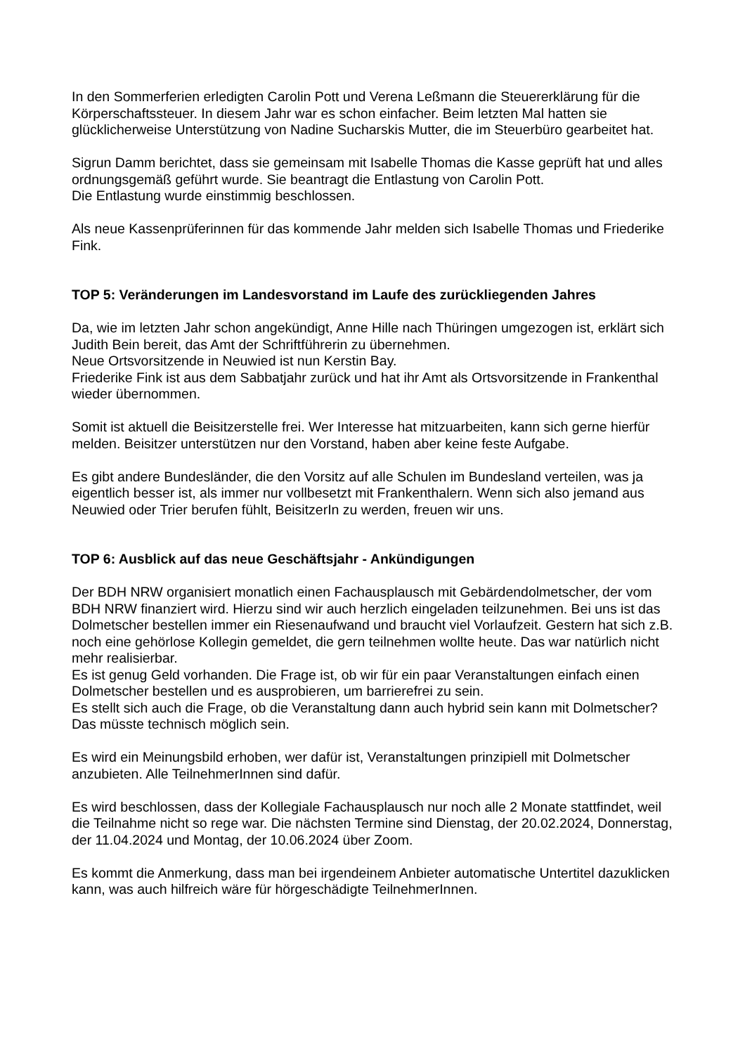In den Sommerferien erledigten Carolin Pott und Verena Leßmann die Steuererklärung für die Körperschaftssteuer. In diesem Jahr war es schon einfacher. Beim letzten Mal hatten sie glücklicherweise Unterstützung von Nadine Sucharskis Mutter, die im Steuerbüro gearbeitet hat.
Sigrun Damm berichtet, dass sie gemeinsam mit Isabelle Thomas die Kasse geprüft hat und alles ordnungsgemäß geführt wurde. Sie beantragt die Entlastung von Carolin Pott.
Die Entlastung wurde einstimmig beschlossen.
Als neue Kassenprüferinnen für das kommende Jahr melden sich Isabelle Thomas und Friederike Fink.
TOP 5: Veränderungen im Landesvorstand im Laufe des zurückliegenden Jahres
Da, wie im letzten Jahr schon angekündigt, Anne Hille nach Thüringen umgezogen ist, erklärt sich Judith Bein bereit, das Amt der Schriftführerin zu übernehmen.
Neue Ortsvorsitzende in Neuwied ist nun Kerstin Bay.
Friederike Fink ist aus dem Sabbatjahr zurück und hat ihr Amt als Ortsvorsitzende in Frankenthal wieder übernommen.
Somit ist aktuell die Beisitzerstelle frei. Wer Interesse hat mitzuarbeiten, kann sich gerne hierfür melden. Beisitzer unterstützen nur den Vorstand, haben aber keine feste Aufgabe.
Es gibt andere Bundesländer, die den Vorsitz auf alle Schulen im Bundesland verteilen, was ja eigentlich besser ist, als immer nur vollbesetzt mit Frankenthalern. Wenn sich also jemand aus Neuwied oder Trier berufen fühlt, BeisitzerIn zu werden, freuen wir uns.
TOP 6: Ausblick auf das neue Geschäftsjahr - Ankündigungen
Der BDH NRW organisiert monatlich einen Fachausplausch mit Gebärdendolmetscher, der vom BDH NRW finanziert wird. Hierzu sind wir auch herzlich eingeladen teilzunehmen. Bei uns ist das Dolmetscher bestellen immer ein Riesenaufwand und braucht viel Vorlaufzeit. Gestern hat sich z.B. noch eine gehörlose Kollegin gemeldet, die gern teilnehmen wollte heute. Das war natürlich nicht mehr realisierbar.
Es ist genug Geld vorhanden. Die Frage ist, ob wir für ein paar Veranstaltungen einfach einen Dolmetscher bestellen und es ausprobieren, um barrierefrei zu sein.
Es stellt sich auch die Frage, ob die Veranstaltung dann auch hybrid sein kann mit Dolmetscher? Das müsste technisch möglich sein.
Es wird ein Meinungsbild erhoben, wer dafür ist, Veranstaltungen prinzipiell mit Dolmetscher anzubieten. Alle TeilnehmerInnen sind dafür.
Es wird beschlossen, dass der Kollegiale Fachausplausch nur noch alle 2 Monate stattfindet, weil die Teilnahme nicht so rege war. Die nächsten Termine sind Dienstag, der 20.02.2024, Donnerstag, der 11.04.2024 und Montag, der 10.06.2024 über Zoom.
Es kommt die Anmerkung, dass man bei irgendeinem Anbieter automatische Untertitel dazuklicken kann, was auch hilfreich wäre für hörgeschädigte TeilnehmerInnen.